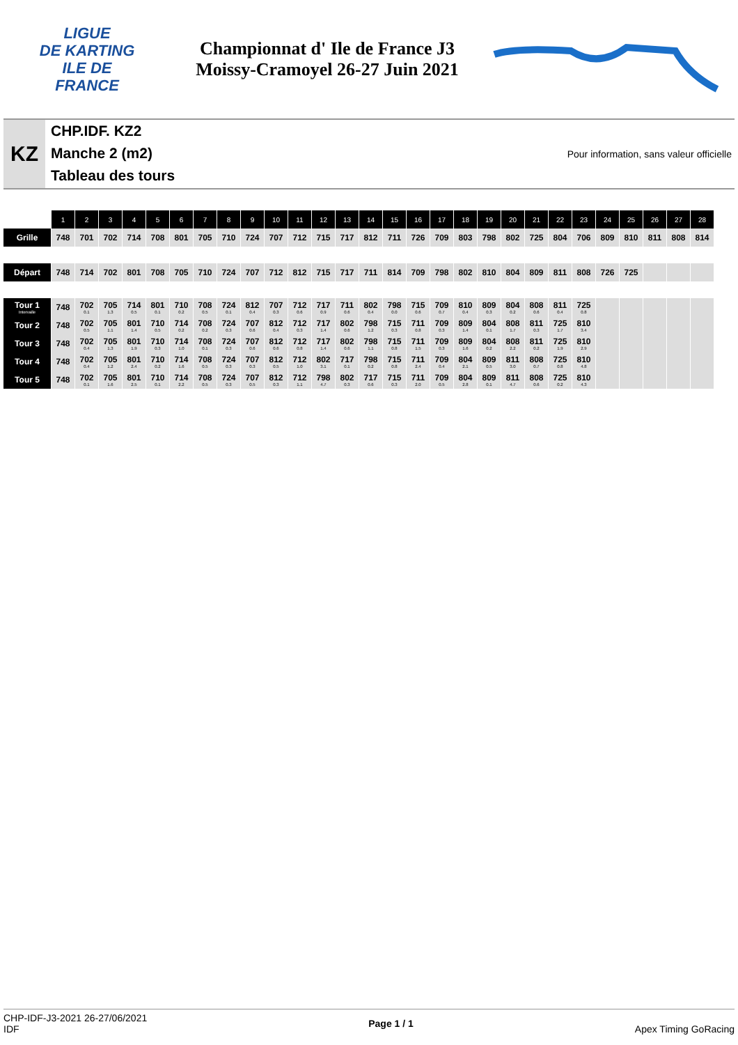LIGUE
DE KARTING
ILE DE
FRANCE
Championnat d' Ile de France J3
Moissy-Cramoyel 26-27 Juin 2021
KZ
CHP.IDF. KZ2
Manche 2 (m2)
Tableau des tours
Pour information, sans valeur officielle
| | 1 | 2 | 3 | 4 | 5 | 6 | 7 | 8 | 9 | 10 | 11 | 12 | 13 | 14 | 15 | 16 | 17 | 18 | 19 | 20 | 21 | 22 | 23 | 24 | 25 | 26 | 27 | 28 |
| Grille | 748 | 701 | 702 | 714 | 708 | 801 | 705 | 710 | 724 | 707 | 712 | 715 | 717 | 812 | 711 | 726 | 709 | 803 | 798 | 802 | 725 | 804 | 706 | 809 | 810 | 811 | 808 | 814 |
| Départ | 748 | 714 | 702 | 801 | 708 | 705 | 710 | 724 | 707 | 712 | 812 | 715 | 717 | 711 | 814 | 709 | 798 | 802 | 810 | 804 | 809 | 811 | 808 | 726 | 725 | | | |
| Tour 1 Intervalle | 748 | 702 0.1 | 705 1.3 | 714 0.5 | 801 0.1 | 710 0.2 | 708 0.5 | 724 0.1 | 812 0.4 | 707 0.3 | 712 0.6 | 717 0.9 | 711 0.6 | 802 0.4 | 798 0.0 | 715 0.6 | 709 0.7 | 810 0.4 | 809 0.3 | 804 0.2 | 808 0.6 | 811 0.4 | 725 0.8 | | | | | |
| Tour 2 | 748 | 702 0.5 | 705 1.1 | 801 1.4 | 710 0.5 | 714 0.2 | 708 0.2 | 724 0.3 | 707 0.6 | 812 0.4 | 712 0.3 | 717 1.4 | 802 0.6 | 798 1.2 | 715 0.3 | 711 0.8 | 709 0.3 | 809 1.4 | 804 0.1 | 808 1.7 | 811 0.3 | 725 1.7 | 810 3.4 | | | | | |
| Tour 3 | 748 | 702 0.4 | 705 1.3 | 801 1.9 | 710 0.3 | 714 1.0 | 708 0.1 | 724 0.3 | 707 0.6 | 812 0.6 | 712 0.8 | 717 1.4 | 802 0.6 | 798 1.1 | 715 0.8 | 711 1.5 | 709 0.3 | 809 1.6 | 804 0.2 | 808 2.2 | 811 0.2 | 725 1.9 | 810 2.9 | | | | | |
| Tour 4 | 748 | 702 0.4 | 705 1.2 | 801 2.4 | 710 0.2 | 714 1.6 | 708 0.5 | 724 0.3 | 707 0.3 | 812 0.5 | 712 1.0 | 802 3.1 | 717 0.1 | 798 0.2 | 715 0.8 | 711 2.4 | 709 0.4 | 804 2.1 | 809 0.5 | 811 3.0 | 808 0.7 | 725 0.8 | 810 4.8 | | | | | |
| Tour 5 | 748 | 702 0.1 | 705 1.6 | 801 2.5 | 710 0.1 | 714 2.2 | 708 0.5 | 724 0.3 | 707 0.5 | 812 0.3 | 712 1.1 | 798 4.7 | 802 0.3 | 717 0.6 | 715 0.3 | 711 2.0 | 709 0.5 | 804 2.8 | 809 0.1 | 811 4.7 | 808 0.6 | 725 0.2 | 810 4.3 | | | | | |
CHP-IDF-J3-2021 26-27/06/2021
IDF
Page 1 / 1 Apex Timing GoRacing